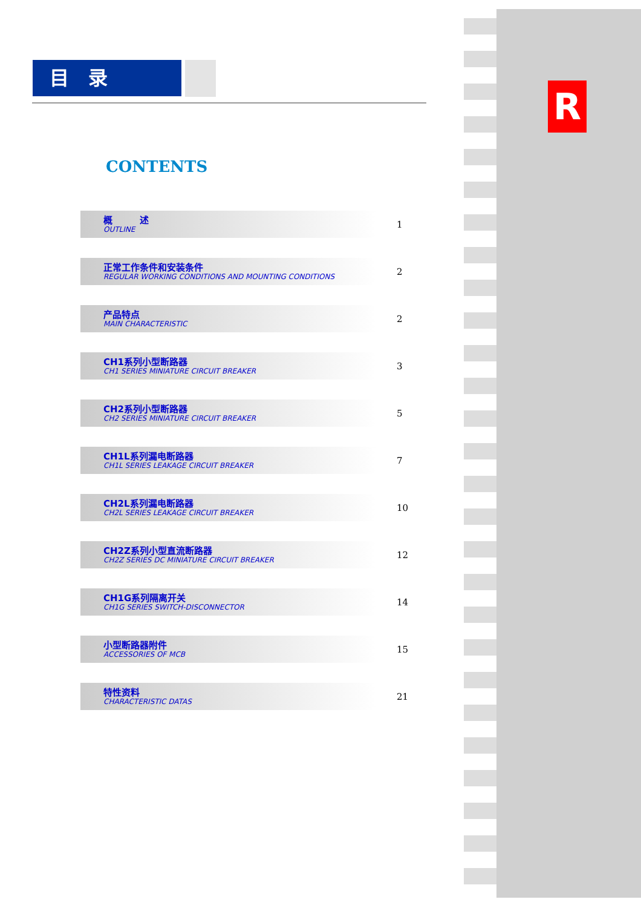目　录
R
CONTENTS
概　　　述
OUTLINE
1
正常工作条件和安装条件
REGULAR WORKING CONDITIONS AND MOUNTING CONDITIONS
2
产品特点
MAIN CHARACTERISTIC
2
CH1系列小型断路器
CH1 SERIES MINIATURE CIRCUIT BREAKER
3
CH2系列小型断路器
CH2 SERIES MINIATURE CIRCUIT BREAKER
5
CH1L系列漏电断路器
CH1L SERIES LEAKAGE CIRCUIT BREAKER
7
CH2L系列漏电断路器
CH2L SERIES LEAKAGE CIRCUIT BREAKER
10
CH2Z系列小型直流断路器
CH2Z SERIES DC MINIATURE CIRCUIT BREAKER
12
CH1G系列隔离开关
CH1G SERIES SWITCH-DISCONNECTOR
14
小型断路器附件
ACCESSORIES OF MCB
15
特性资料
CHARACTERISTIC DATAS
21